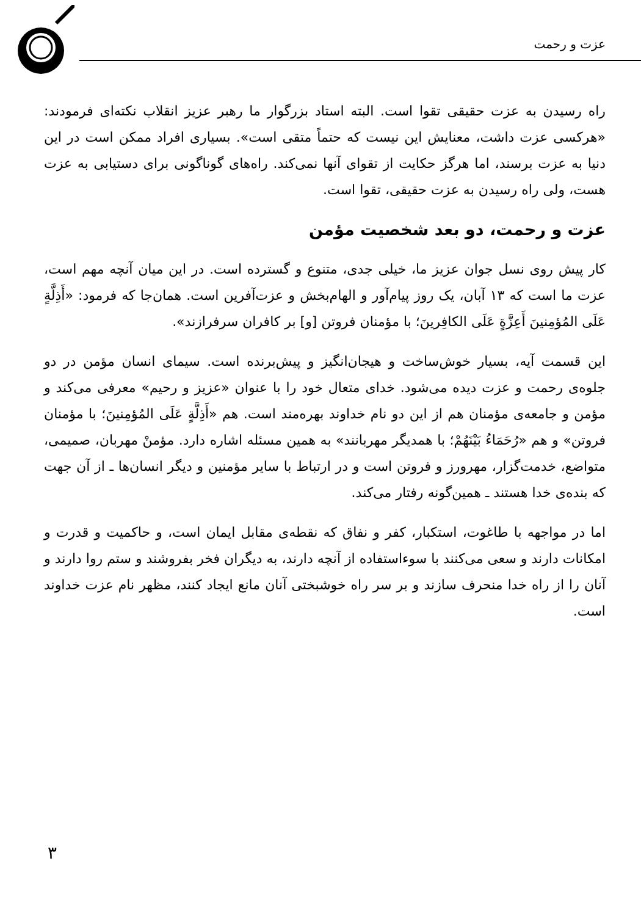عزت و رحمت
راه رسیدن به عزت حقیقی تقوا است. البته استاد بزرگوار ما رهبر عزیز انقلاب نکته‌ای فرمودند: «هرکسی عزت داشت، معنایش این نیست که حتماً متقی است». بسیاری افراد ممکن است در این دنیا به عزت برسند، اما هرگز حکایت از تقوای آنها نمی‌کند. راه‌های گوناگونی برای دستیابی به عزت هست، ولی راه رسیدن به عزت حقیقی، تقوا است.
عزت و رحمت، دو بعد شخصیت مؤمن
کار پیش روی نسل جوان عزیز ما، خیلی جدی، متنوع و گسترده است. در این میان آنچه مهم است، عزت ما است که ۱۳ آبان، یک روز پیام‌آور و الهام‌بخش و عزت‌آفرین است. همان‌جا که فرمود: «أَذِلَّةٍ عَلَی المُؤمِنینَ أَعِزَّةٍ عَلَی الکافِرینَ؛ با مؤمنان فروتن [و] بر کافران سرفرازند».
این قسمت آیه، بسیار خوش‌ساخت و هیجان‌انگیز و پیش‌برنده است. سیمای انسان مؤمن در دو جلوه‌ی رحمت و عزت دیده می‌شود. خدای متعال خود را با عنوان «عزیز و رحیم» معرفی می‌کند و مؤمن و جامعه‌ی مؤمنان هم از این دو نام خداوند بهره‌مند است. هم «أَذِلَّةٍ عَلَی المُؤمِنینَ؛ با مؤمنان فروتن» و هم «رُحَمَاءُ بَیْنَهُمْ؛ با همدیگر مهربانند» به همین مسئله اشاره دارد. مؤمنْ مهربان، صمیمی، متواضع، خدمت‌گزار، مهرورز و فروتن است و در ارتباط با سایر مؤمنین و دیگر انسان‌ها ـ از آن جهت که بنده‌ی خدا هستند ـ همین‌گونه رفتار می‌کند.
اما در مواجهه با طاغوت، استکبار، کفر و نفاق که نقطه‌ی مقابل ایمان است، و حاکمیت و قدرت و امکانات دارند و سعی می‌کنند با سوءاستفاده از آنچه دارند، به دیگران فخر بفروشند و ستم روا دارند و آنان را از راه خدا منحرف سازند و بر سر راه خوشبختی آنان مانع ایجاد کنند، مظهر نام عزت خداوند است.
۳